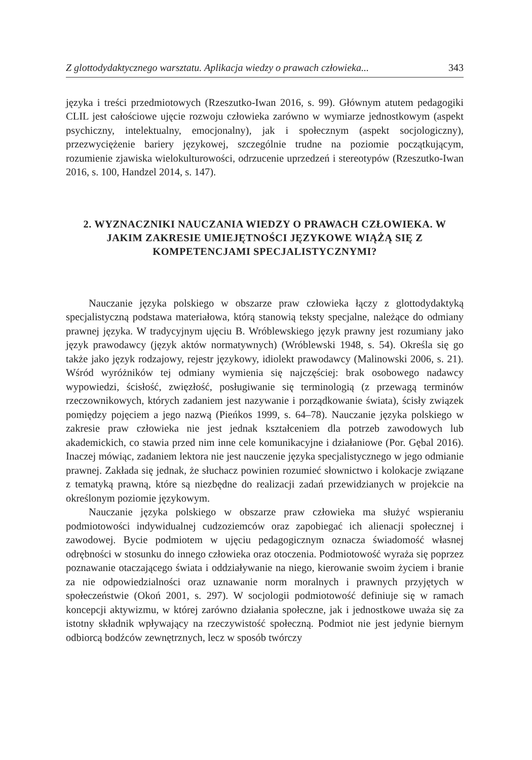Z glottodydaktycznego warsztatu. Aplikacja wiedzy o prawach człowieka... 343
języka i treści przedmiotowych (Rzeszutko-Iwan 2016, s. 99). Głównym atutem pedagogiki CLIL jest całościowe ujęcie rozwoju człowieka zarówno w wymiarze jednostkowym (aspekt psychiczny, intelektualny, emocjonalny), jak i społecznym (aspekt socjologiczny), przezwyciężenie bariery językowej, szczególnie trudne na poziomie początkującym, rozumienie zjawiska wielokulturowości, odrzucenie uprzedzeń i stereotypów (Rzeszutko-Iwan 2016, s. 100, Handzel 2014, s. 147).
2. WYZNACZNIKI NAUCZANIA WIEDZY O PRAWACH CZŁOWIEKA. W JAKIM ZAKRESIE UMIEJĘTNOŚCI JĘZYKOWE WIĄŻĄ SIĘ Z KOMPETENCJAMI SPECJALISTYCZNYMI?
Nauczanie języka polskiego w obszarze praw człowieka łączy z glottodydaktyką specjalistyczną podstawa materiałowa, którą stanowią teksty specjalne, należące do odmiany prawnej języka. W tradycyjnym ujęciu B. Wróblewskiego język prawny jest rozumiany jako język prawodawcy (język aktów normatywnych) (Wróblewski 1948, s. 54). Określa się go także jako język rodzajowy, rejestr językowy, idiolekt prawodawcy (Malinowski 2006, s. 21). Wśród wyróżników tej odmiany wymienia się najczęściej: brak osobowego nadawcy wypowiedzi, ścisłość, zwięzłość, posługiwanie się terminologią (z przewagą terminów rzeczownikowych, których zadaniem jest nazywanie i porządkowanie świata), ścisły związek pomiędzy pojęciem a jego nazwą (Pieńkos 1999, s. 64–78). Nauczanie języka polskiego w zakresie praw człowieka nie jest jednak kształceniem dla potrzeb zawodowych lub akademickich, co stawia przed nim inne cele komunikacyjne i działaniowe (Por. Gębal 2016). Inaczej mówiąc, zadaniem lektora nie jest nauczenie języka specjalistycznego w jego odmianie prawnej. Zakłada się jednak, że słuchacz powinien rozumieć słownictwo i kolokacje związane z tematyką prawną, które są niezbędne do realizacji zadań przewidzianych w projekcie na określonym poziomie językowym.
Nauczanie języka polskiego w obszarze praw człowieka ma służyć wspieraniu podmiotowości indywidualnej cudzoziemców oraz zapobiegać ich alienacji społecznej i zawodowej. Bycie podmiotem w ujęciu pedagogicznym oznacza świadomość własnej odrębności w stosunku do innego człowieka oraz otoczenia. Podmiotowość wyraża się poprzez poznawanie otaczającego świata i oddziaływanie na niego, kierowanie swoim życiem i branie za nie odpowiedzialności oraz uznawanie norm moralnych i prawnych przyjętych w społeczeństwie (Okoń 2001, s. 297). W socjologii podmiotowość definiuje się w ramach koncepcji aktywizmu, w której zarówno działania społeczne, jak i jednostkowe uważa się za istotny składnik wpływający na rzeczywistość społeczną. Podmiot nie jest jedynie biernym odbiorcą bodźców zewnętrznych, lecz w sposób twórczy